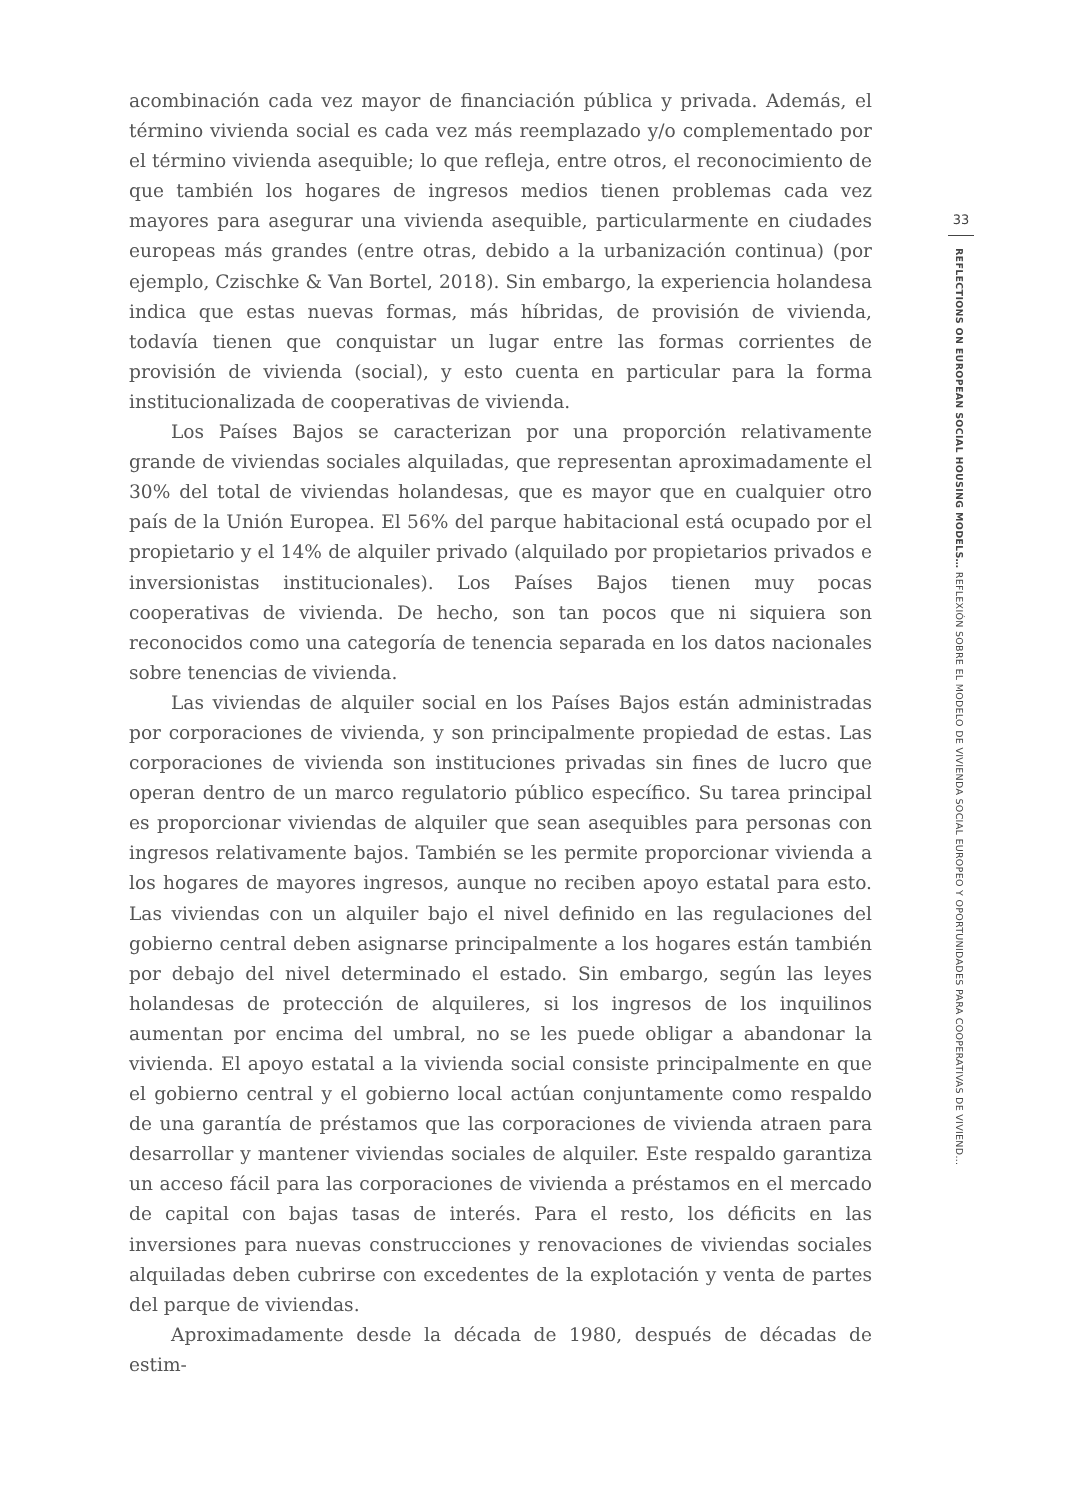acombinación cada vez mayor de financiación pública y privada. Además, el término vivienda social es cada vez más reemplazado y/o complementado por el término vivienda asequible; lo que refleja, entre otros, el reconocimiento de que también los hogares de ingresos medios tienen problemas cada vez mayores para asegurar una vivienda asequible, particularmente en ciudades europeas más grandes (entre otras, debido a la urbanización continua) (por ejemplo, Czischke & Van Bortel, 2018). Sin embargo, la experiencia holandesa indica que estas nuevas formas, más híbridas, de provisión de vivienda, todavía tienen que conquistar un lugar entre las formas corrientes de provisión de vivienda (social), y esto cuenta en particular para la forma institucionalizada de cooperativas de vivienda.
Los Países Bajos se caracterizan por una proporción relativamente grande de viviendas sociales alquiladas, que representan aproximadamente el 30% del total de viviendas holandesas, que es mayor que en cualquier otro país de la Unión Europea. El 56% del parque habitacional está ocupado por el propietario y el 14% de alquiler privado (alquilado por propietarios privados e inversionistas institucionales). Los Países Bajos tienen muy pocas cooperativas de vivienda. De hecho, son tan pocos que ni siquiera son reconocidos como una categoría de tenencia separada en los datos nacionales sobre tenencias de vivienda.
Las viviendas de alquiler social en los Países Bajos están administradas por corporaciones de vivienda, y son principalmente propiedad de estas. Las corporaciones de vivienda son instituciones privadas sin fines de lucro que operan dentro de un marco regulatorio público específico. Su tarea principal es proporcionar viviendas de alquiler que sean asequibles para personas con ingresos relativamente bajos. También se les permite proporcionar vivienda a los hogares de mayores ingresos, aunque no reciben apoyo estatal para esto. Las viviendas con un alquiler bajo el nivel definido en las regulaciones del gobierno central deben asignarse principalmente a los hogares están también por debajo del nivel determinado el estado. Sin embargo, según las leyes holandesas de protección de alquileres, si los ingresos de los inquilinos aumentan por encima del umbral, no se les puede obligar a abandonar la vivienda. El apoyo estatal a la vivienda social consiste principalmente en que el gobierno central y el gobierno local actúan conjuntamente como respaldo de una garantía de préstamos que las corporaciones de vivienda atraen para desarrollar y mantener viviendas sociales de alquiler. Este respaldo garantiza un acceso fácil para las corporaciones de vivienda a préstamos en el mercado de capital con bajas tasas de interés. Para el resto, los déficits en las inversiones para nuevas construcciones y renovaciones de viviendas sociales alquiladas deben cubrirse con excedentes de la explotación y venta de partes del parque de viviendas.
Aproximadamente desde la década de 1980, después de décadas de estim-
33
REFLECTIONS ON EUROPEAN SOCIAL HOUSING MODELS… REFLEXIÓN SOBRE EL MODELO DE VIVIENDA SOCIAL EUROPEO Y OPORTUNIDADES PARA COOPERATIVAS DE VIVIEND…